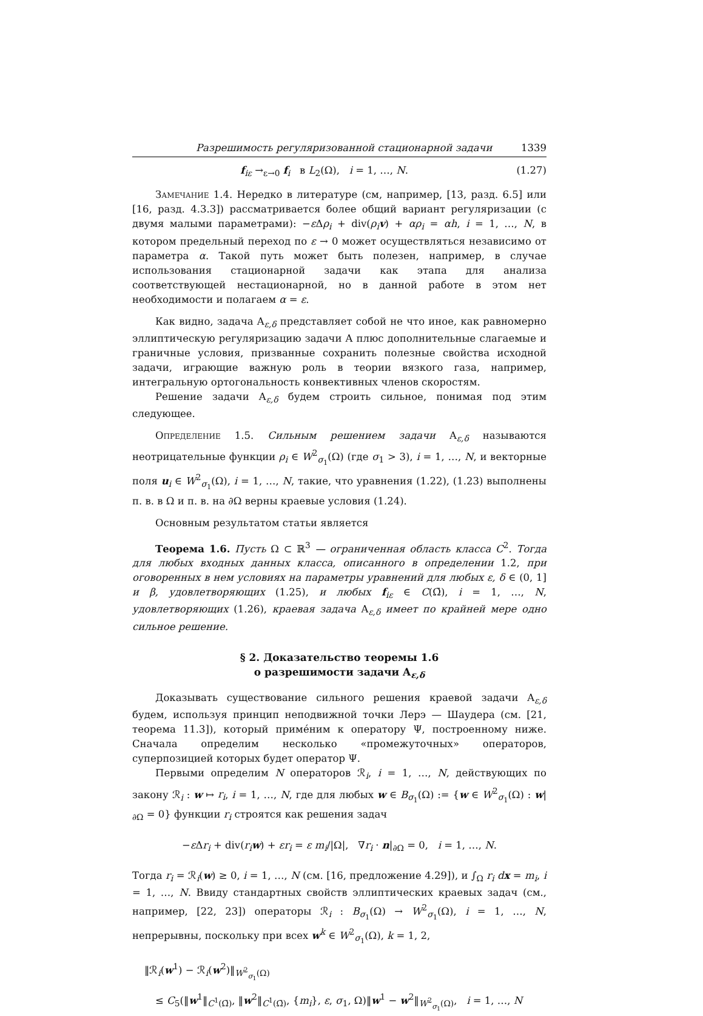Разрешимость регуляризованной стационарной задачи 1339
f<sub>iε</sub> →<sub>ε→0</sub> f<sub>i</sub> в L<sub>2</sub>(Ω), i = 1, …, N. (1.27)
Замечание 1.4. Нередко в литературе (см, например, [13, разд. 6.5] или [16, разд. 4.3.3]) рассматривается более общий вариант регуляризации (с двумя малыми параметрами): −ε Δρ<sub>i</sub> + div(ρ<sub>i</sub> v) + αρ<sub>i</sub> = αh, i = 1, …, N, в котором предельный переход по ε → 0 может осуществляться независимо от параметра α. Такой путь может быть полезен, например, в случае использования стационарной задачи как этапа для анализа соответствующей нестационарной, но в данной работе в этом нет необходимости и полагаем α = ε.
Как видно, задача A<sub>ε,δ</sub> представляет собой не что иное, как равномерно эллиптическую регуляризацию задачи A плюс дополнительные слагаемые и граничные условия, призванные сохранить полезные свойства исходной задачи, играющие важную роль в теории вязкого газа, например, интегральную ортогональность конвективных членов скоростям.
Решение задачи A<sub>ε,δ</sub> будем строить сильное, понимая под этим следующее.
Определение 1.5. Сильным решением задачи A<sub>ε,δ</sub> называются неотрицательные функции ρ<sub>i</sub> ∈ W<sup>2</sup><sub>σ<sub>1</sub></sub>(Ω) (где σ<sub>1</sub> > 3), i = 1, …, N, и векторные поля u<sub>i</sub> ∈ W<sup>2</sup><sub>σ<sub>1</sub></sub>(Ω), i = 1, …, N, такие, что уравнения (1.22), (1.23) выполнены п. в. в Ω и п. в. на ∂Ω верны краевые условия (1.24).
Основным результатом статьи является
Теорема 1.6. Пусть Ω ⊂ ℝ<sup>3</sup> — ограниченная область класса C<sup>2</sup>. Тогда для любых входных данных класса, описанного в определении 1.2, при оговоренных в нем условиях на параметры уравнений для любых ε, δ ∈ (0, 1] и β, удовлетворяющих (1.25), и любых f<sub>iε</sub> ∈ C(Ω̄), i = 1, …, N, удовлетворяющих (1.26), краевая задача A<sub>ε,δ</sub> имеет по крайней мере одно сильное решение.
§ 2. Доказательство теоремы 1.6
о разрешимости задачи A<sub>ε,δ</sub>
Доказывать существование сильного решения краевой задачи A<sub>ε,δ</sub> будем, используя принцип неподвижной точки Лерэ — Шаудера (см. [21, теорема 11.3]), который примéним к оператору Ψ, построенному ниже. Сначала определим несколько «промежуточных» операторов, суперпозицией которых будет оператор Ψ.
Первыми определим N операторов ℛ<sub>i</sub>, i = 1, …, N, действующих по закону ℛ<sub>i</sub> : w ↦ r<sub>i</sub>, i = 1, …, N, где для любых w ∈ B<sub>σ<sub>1</sub></sub>(Ω) := {w ∈ W<sup>2</sup><sub>σ<sub>1</sub></sub>(Ω) : w|<sub>∂Ω</sub> = 0} функции r<sub>i</sub> строятся как решения задач
−ε Δr<sub>i</sub> + div(r<sub>i</sub> w) + εr<sub>i</sub> = ε m<sub>i</sub>/|Ω|, ∇r<sub>i</sub> · n|<sub>∂Ω</sub> = 0, i = 1, …, N.
Тогда r<sub>i</sub> = ℛ<sub>i</sub>(w) ≥ 0, i = 1, …, N (см. [16, предложение 4.29]), и ∫<sub>Ω</sub> r<sub>i</sub> d x = m<sub>i</sub>, i = 1, …, N. Ввиду стандартных свойств эллиптических краевых задач (см., например, [22, 23]) операторы ℛ<sub>i</sub> : B<sub>σ<sub>1</sub></sub>(Ω) → W<sup>2</sup><sub>σ<sub>1</sub></sub>(Ω), i = 1, …, N, непрерывны, поскольку при всех w<sup>k</sup> ∈ W<sup>2</sup><sub>σ<sub>1</sub></sub>(Ω), k = 1, 2,
‖ℛ<sub>i</sub>(w<sup>1</sup>) − ℛ<sub>i</sub>(w<sup>2</sup>)‖<sub>W<sup>2</sup><sub>σ<sub>1</sub></sub>(Ω)</sub>
≤ C<sub>5</sub>(‖w<sup>1</sup>‖<sub>C<sup>1</sup>(Ω̄)</sub>, ‖w<sup>2</sup>‖<sub>C<sup>1</sup>(Ω̄)</sub>, {m<sub>i</sub>}, ε, σ<sub>1</sub>, Ω)‖w<sup>1</sup> − w<sup>2</sup>‖<sub>W<sup>2</sup><sub>σ<sub>1</sub></sub>(Ω)</sub>, i = 1, …, N